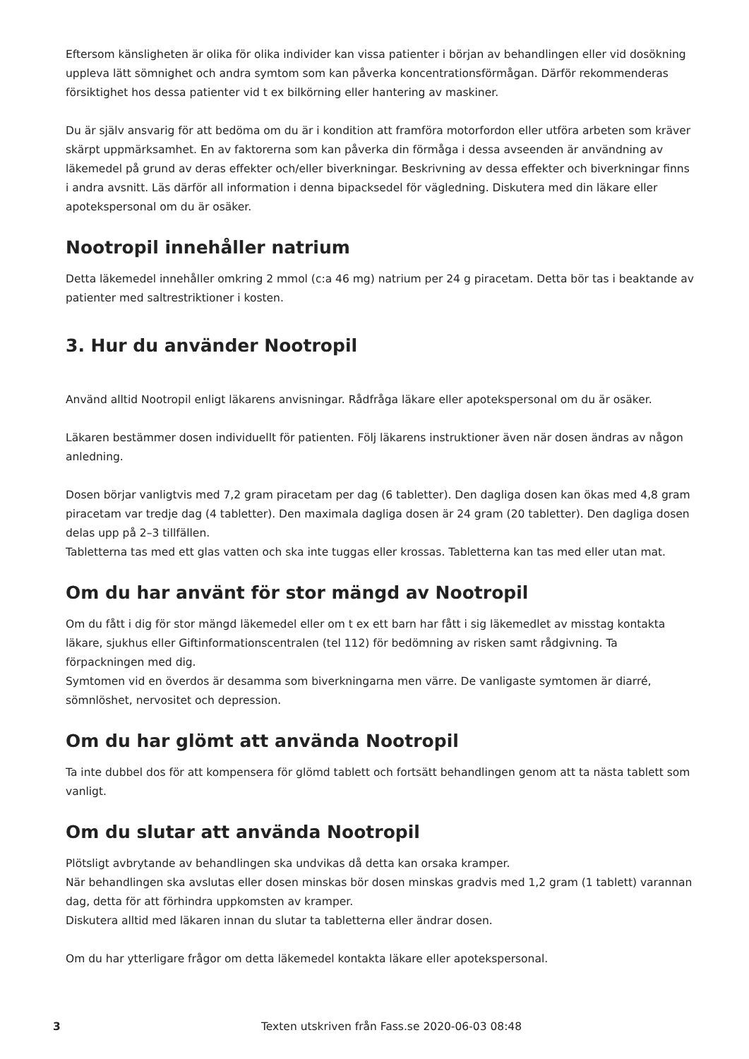Eftersom känsligheten är olika för olika individer kan vissa patienter i början av behandlingen eller vid dosökning uppleva lätt sömnighet och andra symtom som kan påverka koncentrationsförmågan. Därför rekommenderas försiktighet hos dessa patienter vid t ex bilkörning eller hantering av maskiner.
Du är själv ansvarig för att bedöma om du är i kondition att framföra motorfordon eller utföra arbeten som kräver skärpt uppmärksamhet. En av faktorerna som kan påverka din förmåga i dessa avseenden är användning av läkemedel på grund av deras effekter och/eller biverkningar. Beskrivning av dessa effekter och biverkningar finns i andra avsnitt. Läs därför all information i denna bipacksedel för vägledning. Diskutera med din läkare eller apotekspersonal om du är osäker.
Nootropil innehåller natrium
Detta läkemedel innehåller omkring 2 mmol (c:a 46 mg) natrium per 24 g piracetam. Detta bör tas i beaktande av patienter med saltrestriktioner i kosten.
3. Hur du använder Nootropil
Använd alltid Nootropil enligt läkarens anvisningar. Rådfråga läkare eller apotekspersonal om du är osäker.
Läkaren bestämmer dosen individuellt för patienten. Följ läkarens instruktioner även när dosen ändras av någon anledning.
Dosen börjar vanligtvis med 7,2 gram piracetam per dag (6 tabletter). Den dagliga dosen kan ökas med 4,8 gram piracetam var tredje dag (4 tabletter). Den maximala dagliga dosen är 24 gram (20 tabletter). Den dagliga dosen delas upp på 2–3 tillfällen.
Tabletterna tas med ett glas vatten och ska inte tuggas eller krossas. Tabletterna kan tas med eller utan mat.
Om du har använt för stor mängd av Nootropil
Om du fått i dig för stor mängd läkemedel eller om t ex ett barn har fått i sig läkemedlet av misstag kontakta läkare, sjukhus eller Giftinformationscentralen (tel 112) för bedömning av risken samt rådgivning. Ta förpackningen med dig.
Symtomen vid en överdos är desamma som biverkningarna men värre. De vanligaste symtomen är diarré, sömnlöshet, nervositet och depression.
Om du har glömt att använda Nootropil
Ta inte dubbel dos för att kompensera för glömd tablett och fortsätt behandlingen genom att ta nästa tablett som vanligt.
Om du slutar att använda Nootropil
Plötsligt avbrytande av behandlingen ska undvikas då detta kan orsaka kramper.
När behandlingen ska avslutas eller dosen minskas bör dosen minskas gradvis med 1,2 gram (1 tablett) varannan dag, detta för att förhindra uppkomsten av kramper.
Diskutera alltid med läkaren innan du slutar ta tabletterna eller ändrar dosen.
Om du har ytterligare frågor om detta läkemedel kontakta läkare eller apotekspersonal.
3 Texten utskriven från Fass.se 2020-06-03 08:48